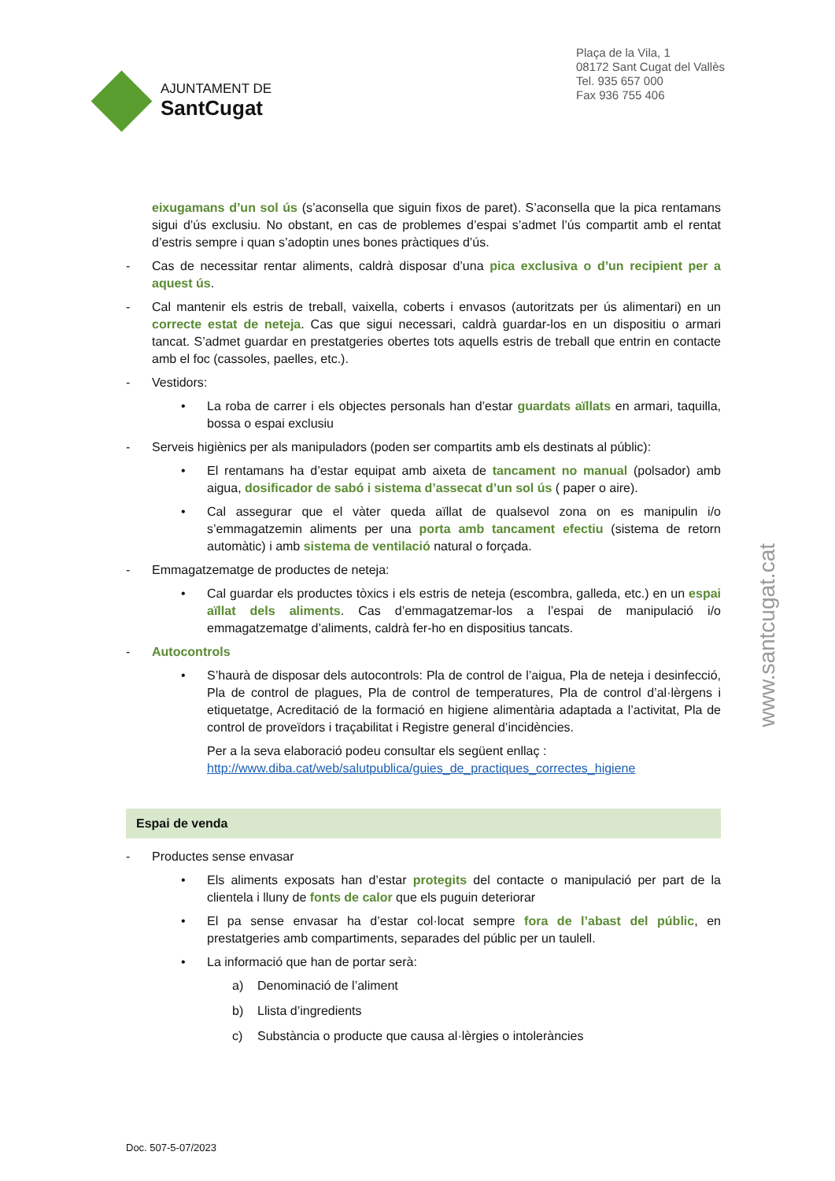AJUNTAMENT DE
SantCugat
Plaça de la Vila, 1
08172 Sant Cugat del Vallès
Tel. 935 657 000
Fax 936 755 406
eixugamans d’un sol ús (s’aconsella que siguin fixos de paret). S’aconsella que la pica rentamans sigui d’ús exclusiu. No obstant, en cas de problemes d’espai s’admet l’ús compartit amb el rentat d’estris sempre i quan s’adoptin unes bones pràctiques d’ús.
- Cas de necessitar rentar aliments, caldrà disposar d’una pica exclusiva o d’un recipient per a aquest ús.
- Cal mantenir els estris de treball, vaixella, coberts i envasos (autoritzats per ús alimentari) en un correcte estat de neteja. Cas que sigui necessari, caldrà guardar-los en un dispositiu o armari tancat. S’admet guardar en prestatgeries obertes tots aquells estris de treball que entrin en contacte amb el foc (cassoles, paelles, etc.).
- Vestidors:
• La roba de carrer i els objectes personals han d’estar guardats aïllats en armari, taquilla, bossa o espai exclusiu
- Serveis higiènics per als manipuladors (poden ser compartits amb els destinats al públic):
• El rentamans ha d’estar equipat amb aixeta de tancament no manual (polsador) amb aigua, dosificador de sabó i sistema d’assecat d’un sol ús ( paper o aire).
• Cal assegurar que el vàter queda aïllat de qualsevol zona on es manipulin i/o s’emmagatzemin aliments per una porta amb tancament efectiu (sistema de retorn automàtic) i amb sistema de ventilació natural o forçada.
- Emmagatzematge de productes de neteja:
• Cal guardar els productes tòxics i els estris de neteja (escombra, galleda, etc.) en un espai aïllat dels aliments. Cas d’emmagatzemar-los a l’espai de manipulació i/o emmagatzematge d’aliments, caldrà fer-ho en dispositius tancats.
- Autocontrols
• S’haurà de disposar dels autocontrols: Pla de control de l’aigua, Pla de neteja i desinfecció, Pla de control de plagues, Pla de control de temperatures, Pla de control d’al·lèrgens i etiquetatge, Acreditació de la formació en higiene alimentària adaptada a l’activitat, Pla de control de proveïdors i traçabilitat i Registre general d’incidències.
Per a la seva elaboració podeu consultar els següent enllaç :
http://www.diba.cat/web/salutpublica/guies_de_practiques_correctes_higiene
Espai de venda
- Productes sense envasar
• Els aliments exposats han d’estar protegits del contacte o manipulació per part de la clientela i lluny de fonts de calor que els puguin deteriorar
• El pa sense envasar ha d’estar col·locat sempre fora de l’abast del públic, en prestatgeries amb compartiments, separades del públic per un taulell.
• La informació que han de portar serà:
a) Denominació de l’aliment
b) Llista d’ingredients
c) Substància o producte que causa al·lèrgies o intoleràncies
www.santcugat.cat
Doc. 507-5-07/2023